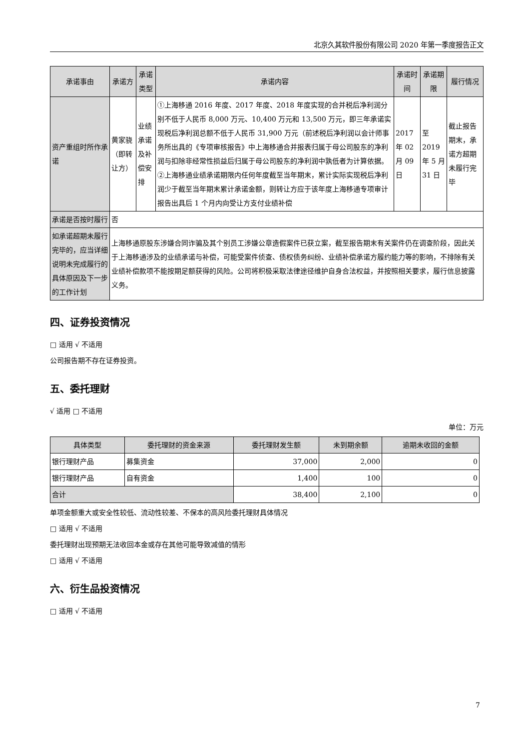北京久其软件股份有限公司 2020 年第一季度报告正文
| 承诺事由 | 承诺方 | 承诺类型 | 承诺内容 | 承诺时间 | 承诺期限 | 履行情况 |
| --- | --- | --- | --- | --- | --- | --- |
| 资产重组时所作承诺 | 黄家骁（即转让方） | 业绩承诺及补偿安排 | ①上海移通 2016 年度、2017 年度、2018 年度实现的合并税后净利润分别不低于人民币 8,000 万元、10,400 万元和 13,500 万元，即三年承诺实现税后净利润总额不低于人民币 31,900 万元（前述税后净利润以会计师事务所出具的《专项审核报告》中上海移通合并报表归属于母公司股东的净利润与扣除非经常性损益后归属于母公司股东的净利润中孰低者为计算依据。②上海移通业绩承诺期限内任何年度截至当年期末，累计实际实现税后净利润少于截至当年期末累计承诺金额，则转让方应于该年度上海移通专项审计报告出具后 1 个月内向受让方支付业绩补偿 | 2017 年 02 月 09 日 | 至 2019 年 5 月 31 日 | 截止报告期末，承诺方超期未履行完毕 |
| 承诺是否按时履行 | 否 | | | | | |
| 如承诺超期未履行完毕的，应当详细说明未完成履行的具体原因及下一步的工作计划 | 上海移通原股东涉嫌合同诈骗及其个别员工涉嫌公章造假案件已获立案，截至报告期末有关案件仍在调查阶段，因此关于上海移通涉及的业绩承诺与补偿，可能受案件侦查、债权债务纠纷、业绩补偿承诺方履约能力等的影响，不排除有关业绩补偿款项不能按期足额获得的风险。公司将积极采取法律途径维护自身合法权益，并按照相关要求，履行信息披露义务。 | | | | | |
四、证券投资情况
□ 适用 √ 不适用
公司报告期不存在证券投资。
五、委托理财
√ 适用 □ 不适用
单位：万元
| 具体类型 | 委托理财的资金来源 | 委托理财发生额 | 未到期余额 | 逾期未收回的金额 |
| --- | --- | --- | --- | --- |
| 银行理财产品 | 募集资金 | 37,000 | 2,000 | 0 |
| 银行理财产品 | 自有资金 | 1,400 | 100 | 0 |
| 合计 | | 38,400 | 2,100 | 0 |
单项金额重大或安全性较低、流动性较差、不保本的高风险委托理财具体情况
□ 适用 √ 不适用
委托理财出现预期无法收回本金或存在其他可能导致减值的情形
□ 适用 √ 不适用
六、衍生品投资情况
□ 适用 √ 不适用
7